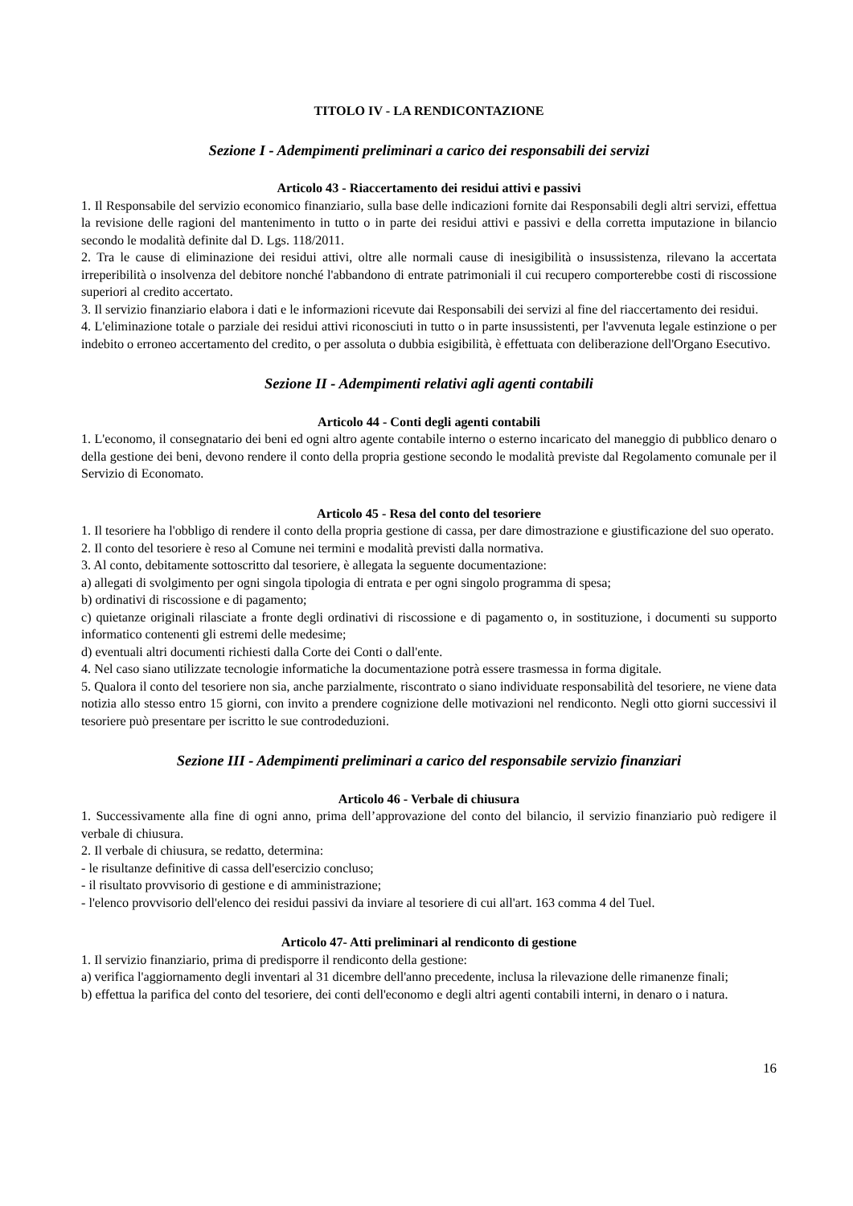TITOLO IV - LA RENDICONTAZIONE
Sezione I - Adempimenti preliminari a carico dei responsabili dei servizi
Articolo 43 - Riaccertamento dei residui attivi e passivi
1. Il Responsabile del servizio economico finanziario, sulla base delle indicazioni fornite dai Responsabili degli altri servizi, effettua la revisione delle ragioni del mantenimento in tutto o in parte dei residui attivi e passivi e della corretta imputazione in bilancio secondo le modalità definite dal D. Lgs. 118/2011.
2. Tra le cause di eliminazione dei residui attivi, oltre alle normali cause di inesigibilità o insussistenza, rilevano la accertata irreperibilità o insolvenza del debitore nonché l'abbandono di entrate patrimoniali il cui recupero comporterebbe costi di riscossione superiori al credito accertato.
3. Il servizio finanziario elabora i dati e le informazioni ricevute dai Responsabili dei servizi al fine del riaccertamento dei residui.
4. L'eliminazione totale o parziale dei residui attivi riconosciuti in tutto o in parte insussistenti, per l'avvenuta legale estinzione o per indebito o erroneo accertamento del credito, o per assoluta o dubbia esigibilità, è effettuata con deliberazione dell'Organo Esecutivo.
Sezione II - Adempimenti relativi agli agenti contabili
Articolo 44 - Conti degli agenti contabili
1. L'economo, il consegnatario dei beni ed ogni altro agente contabile interno o esterno incaricato del maneggio di pubblico denaro o della gestione dei beni, devono rendere il conto della propria gestione secondo le modalità previste dal Regolamento comunale per il Servizio di Economato.
Articolo 45 - Resa del conto del tesoriere
1. Il tesoriere ha l'obbligo di rendere il conto della propria gestione di cassa, per dare dimostrazione e giustificazione del suo operato.
2. Il conto del tesoriere è reso al Comune nei termini e modalità previsti dalla normativa.
3. Al conto, debitamente sottoscritto dal tesoriere, è allegata la seguente documentazione:
a) allegati di svolgimento per ogni singola tipologia di entrata e per ogni singolo programma di spesa;
b) ordinativi di riscossione e di pagamento;
c) quietanze originali rilasciate a fronte degli ordinativi di riscossione e di pagamento o, in sostituzione, i documenti su supporto informatico contenenti gli estremi delle medesime;
d) eventuali altri documenti richiesti dalla Corte dei Conti o dall'ente.
4. Nel caso siano utilizzate tecnologie informatiche la documentazione potrà essere trasmessa in forma digitale.
5. Qualora il conto del tesoriere non sia, anche parzialmente, riscontrato o siano individuate responsabilità del tesoriere, ne viene data notizia allo stesso entro 15 giorni, con invito a prendere cognizione delle motivazioni nel rendiconto. Negli otto giorni successivi il tesoriere può presentare per iscritto le sue controdeduzioni.
Sezione III - Adempimenti preliminari a carico del responsabile servizio finanziari
Articolo 46 - Verbale di chiusura
1. Successivamente alla fine di ogni anno, prima dell’approvazione del conto del bilancio, il servizio finanziario può redigere il verbale di chiusura.
2. Il verbale di chiusura, se redatto, determina:
- le risultanze definitive di cassa dell'esercizio concluso;
- il risultato provvisorio di gestione e di amministrazione;
- l'elenco provvisorio dell'elenco dei residui passivi da inviare al tesoriere di cui all'art. 163 comma 4 del Tuel.
Articolo 47- Atti preliminari al rendiconto di gestione
1. Il servizio finanziario, prima di predisporre il rendiconto della gestione:
a) verifica l'aggiornamento degli inventari al 31 dicembre dell'anno precedente, inclusa la rilevazione delle rimanenze finali;
b) effettua la parifica del conto del tesoriere, dei conti dell'economo e degli altri agenti contabili interni, in denaro o i natura.
16